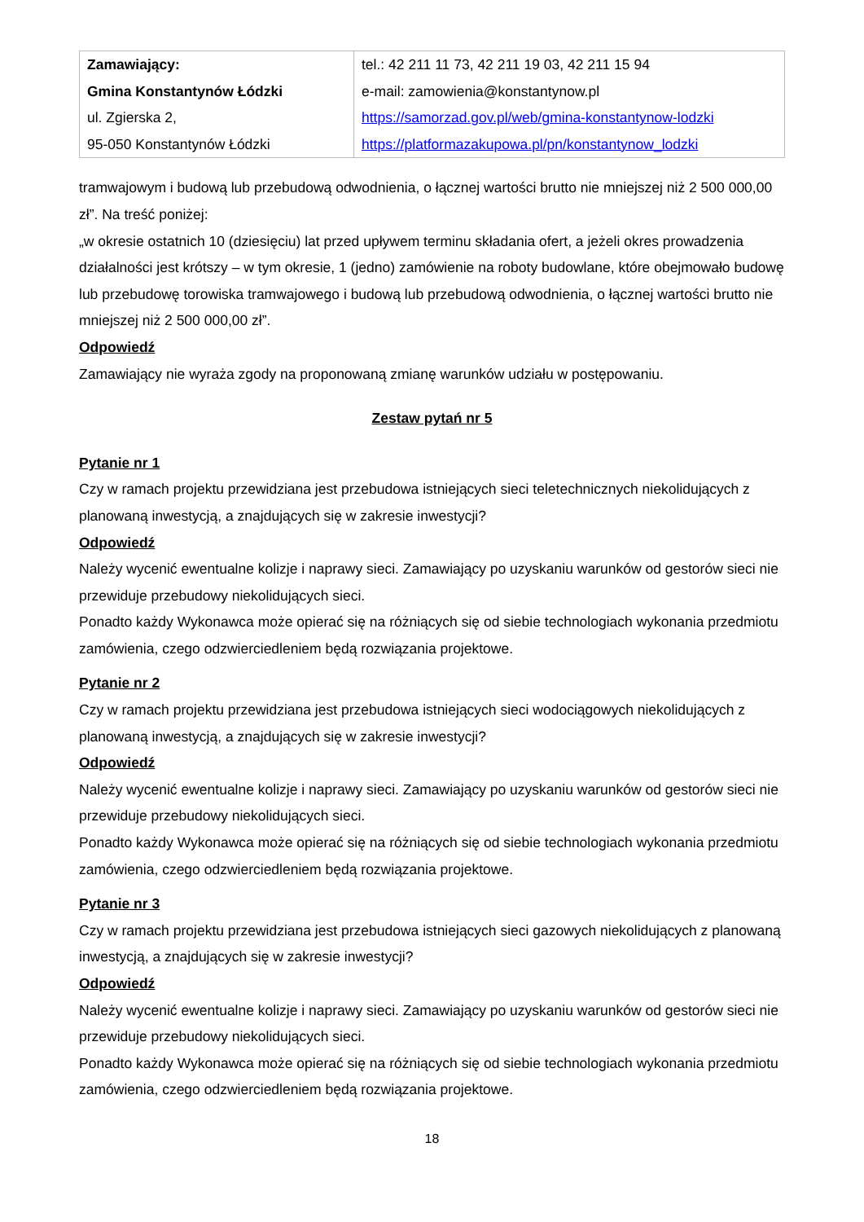| Zamawiający: Gmina Konstantynów Łódzki ul. Zgierska 2, 95-050 Konstantynów Łódzki | tel.: 42 211 11 73, 42 211 19 03, 42 211 15 94 e-mail: zamowienia@konstantynow.pl https://samorzad.gov.pl/web/gmina-konstantynow-lodzki https://platformazakupowa.pl/pn/konstantynow_lodzki |
tramwajowym i budową lub przebudową odwodnienia, o łącznej wartości brutto nie mniejszej niż 2 500 000,00 zł”. Na treść poniżej:
„w okresie ostatnich 10 (dziesięciu) lat przed upływem terminu składania ofert, a jeżeli okres prowadzenia działalności jest krótszy – w tym okresie, 1 (jedno) zamówienie na roboty budowlane, które obejmowało budowę lub przebudowę torowiska tramwajowego i budową lub przebudową odwodnienia, o łącznej wartości brutto nie mniejszej niż 2 500 000,00 zł”.
Odpowiedź
Zamawiający nie wyraża zgody na proponowaną zmianę warunków udziału w postępowaniu.
Zestaw pytań nr 5
Pytanie nr 1
Czy w ramach projektu przewidziana jest przebudowa istniejących sieci teletechnicznych niekolidujących z planowaną inwestycją, a znajdujących się w zakresie inwestycji?
Odpowiedź
Należy wycenić ewentualne kolizje i naprawy sieci. Zamawiający po uzyskaniu warunków od gestorów sieci nie przewiduje przebudowy niekolidujących sieci.
Ponadto każdy Wykonawca może opierać się na różniących się od siebie technologiach wykonania przedmiotu zamówienia, czego odzwierciedleniem będą rozwiązania projektowe.
Pytanie nr 2
Czy w ramach projektu przewidziana jest przebudowa istniejących sieci wodociągowych niekolidujących z planowaną inwestycją, a znajdujących się w zakresie inwestycji?
Odpowiedź
Należy wycenić ewentualne kolizje i naprawy sieci. Zamawiający po uzyskaniu warunków od gestorów sieci nie przewiduje przebudowy niekolidujących sieci.
Ponadto każdy Wykonawca może opierać się na różniących się od siebie technologiach wykonania przedmiotu zamówienia, czego odzwierciedleniem będą rozwiązania projektowe.
Pytanie nr 3
Czy w ramach projektu przewidziana jest przebudowa istniejących sieci gazowych niekolidujących z planowaną inwestycją, a znajdujących się w zakresie inwestycji?
Odpowiedź
Należy wycenić ewentualne kolizje i naprawy sieci. Zamawiający po uzyskaniu warunków od gestorów sieci nie przewiduje przebudowy niekolidujących sieci.
Ponadto każdy Wykonawca może opierać się na różniących się od siebie technologiach wykonania przedmiotu zamówienia, czego odzwierciedleniem będą rozwiązania projektowe.
18